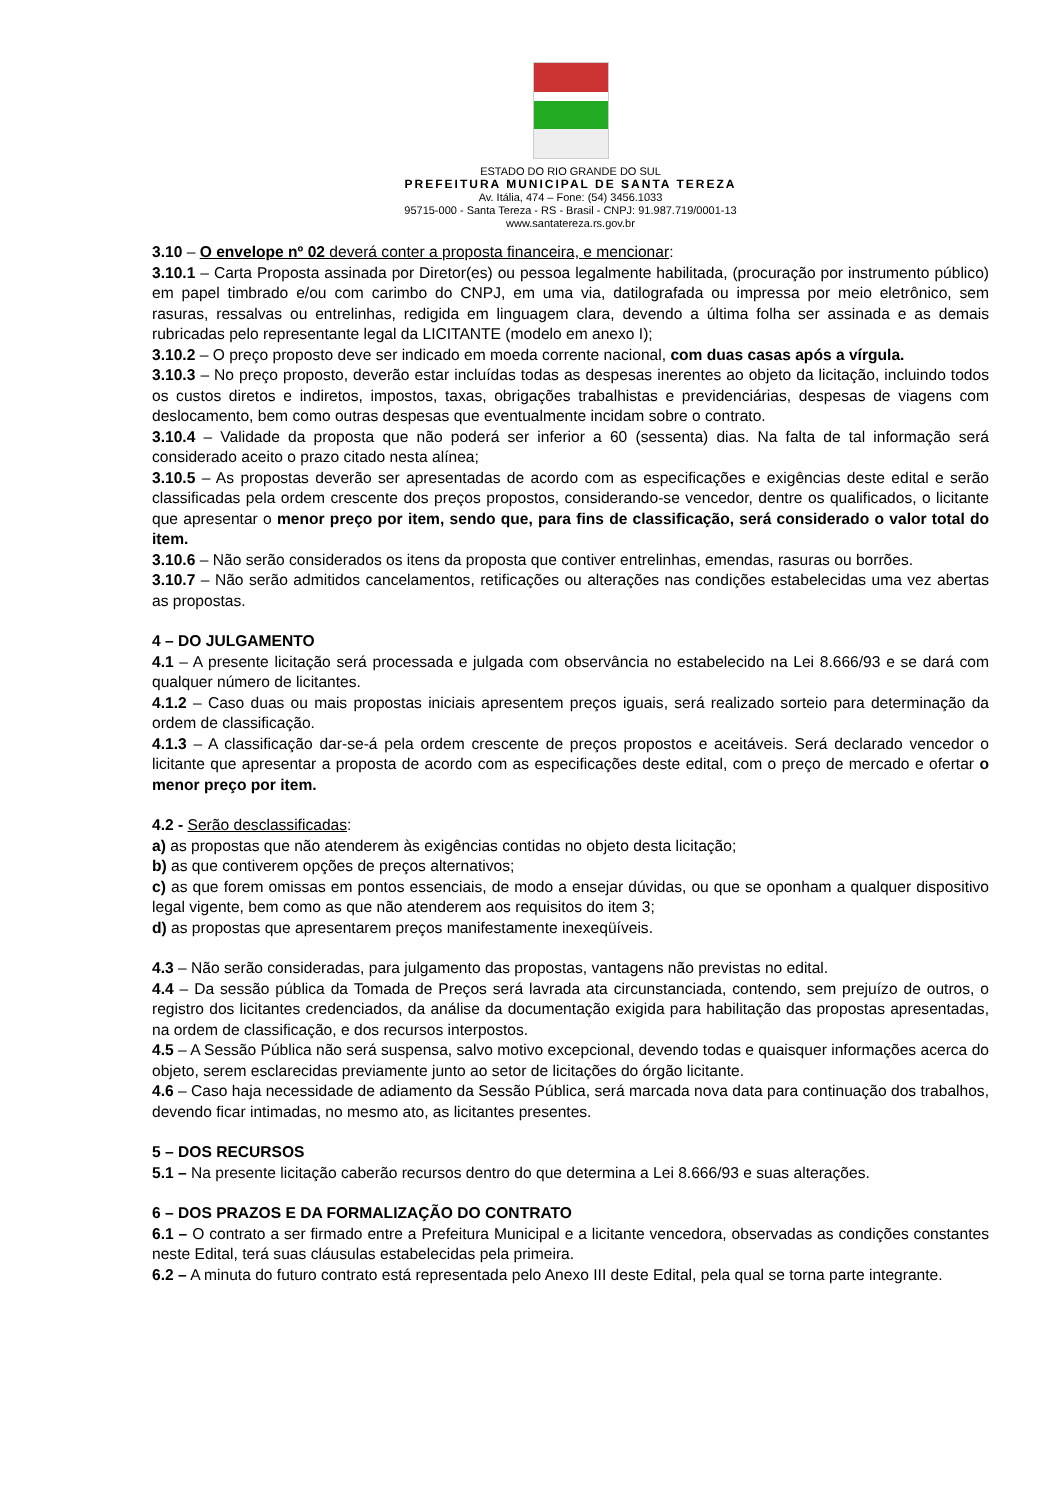ESTADO DO RIO GRANDE DO SUL
PREFEITURA MUNICIPAL DE SANTA TEREZA
Av. Itália, 474 – Fone: (54) 3456.1033
95715-000 - Santa Tereza - RS - Brasil - CNPJ: 91.987.719/0001-13
www.santatereza.rs.gov.br
3.10 – O envelope nº 02 deverá conter a proposta financeira, e mencionar:
3.10.1 – Carta Proposta assinada por Diretor(es) ou pessoa legalmente habilitada, (procuração por instrumento público) em papel timbrado e/ou com carimbo do CNPJ, em uma via, datilografada ou impressa por meio eletrônico, sem rasuras, ressalvas ou entrelinhas, redigida em linguagem clara, devendo a última folha ser assinada e as demais rubricadas pelo representante legal da LICITANTE (modelo em anexo I);
3.10.2 – O preço proposto deve ser indicado em moeda corrente nacional, com duas casas após a vírgula.
3.10.3 – No preço proposto, deverão estar incluídas todas as despesas inerentes ao objeto da licitação, incluindo todos os custos diretos e indiretos, impostos, taxas, obrigações trabalhistas e previdenciárias, despesas de viagens com deslocamento, bem como outras despesas que eventualmente incidam sobre o contrato.
3.10.4 – Validade da proposta que não poderá ser inferior a 60 (sessenta) dias. Na falta de tal informação será considerado aceito o prazo citado nesta alínea;
3.10.5 – As propostas deverão ser apresentadas de acordo com as especificações e exigências deste edital e serão classificadas pela ordem crescente dos preços propostos, considerando-se vencedor, dentre os qualificados, o licitante que apresentar o menor preço por item, sendo que, para fins de classificação, será considerado o valor total do item.
3.10.6 – Não serão considerados os itens da proposta que contiver entrelinhas, emendas, rasuras ou borrões.
3.10.7 – Não serão admitidos cancelamentos, retificações ou alterações nas condições estabelecidas uma vez abertas as propostas.
4 – DO JULGAMENTO
4.1 – A presente licitação será processada e julgada com observância no estabelecido na Lei 8.666/93 e se dará com qualquer número de licitantes.
4.1.2 – Caso duas ou mais propostas iniciais apresentem preços iguais, será realizado sorteio para determinação da ordem de classificação.
4.1.3 – A classificação dar-se-á pela ordem crescente de preços propostos e aceitáveis. Será declarado vencedor o licitante que apresentar a proposta de acordo com as especificações deste edital, com o preço de mercado e ofertar o menor preço por item.
4.2 - Serão desclassificadas:
a) as propostas que não atenderem às exigências contidas no objeto desta licitação;
b) as que contiverem opções de preços alternativos;
c) as que forem omissas em pontos essenciais, de modo a ensejar dúvidas, ou que se oponham a qualquer dispositivo legal vigente, bem como as que não atenderem aos requisitos do item 3;
d) as propostas que apresentarem preços manifestamente inexeqüíveis.
4.3 – Não serão consideradas, para julgamento das propostas, vantagens não previstas no edital.
4.4 – Da sessão pública da Tomada de Preços será lavrada ata circunstanciada, contendo, sem prejuízo de outros, o registro dos licitantes credenciados, da análise da documentação exigida para habilitação das propostas apresentadas, na ordem de classificação, e dos recursos interpostos.
4.5 – A Sessão Pública não será suspensa, salvo motivo excepcional, devendo todas e quaisquer informações acerca do objeto, serem esclarecidas previamente junto ao setor de licitações do órgão licitante.
4.6 – Caso haja necessidade de adiamento da Sessão Pública, será marcada nova data para continuação dos trabalhos, devendo ficar intimadas, no mesmo ato, as licitantes presentes.
5 – DOS RECURSOS
5.1 – Na presente licitação caberão recursos dentro do que determina a Lei 8.666/93 e suas alterações.
6 – DOS PRAZOS E DA FORMALIZAÇÃO DO CONTRATO
6.1 – O contrato a ser firmado entre a Prefeitura Municipal e a licitante vencedora, observadas as condições constantes neste Edital, terá suas cláusulas estabelecidas pela primeira.
6.2 – A minuta do futuro contrato está representada pelo Anexo III deste Edital, pela qual se torna parte integrante.